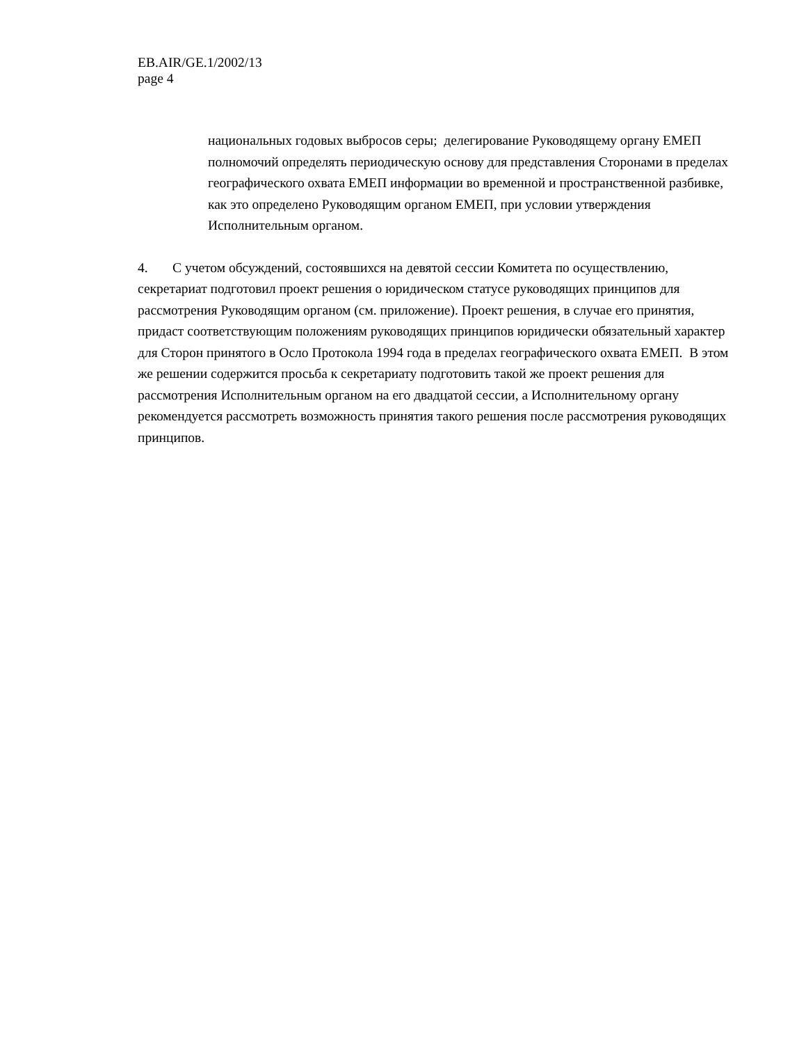EB.AIR/GE.1/2002/13
page 4
национальных годовых выбросов серы; делегирование Руководящему органу ЕМЕП полномочий определять периодическую основу для представления Сторонами в пределах географического охвата ЕМЕП информации во временной и пространственной разбивке, как это определено Руководящим органом ЕМЕП, при условии утверждения Исполнительным органом.
4. С учетом обсуждений, состоявшихся на девятой сессии Комитета по осуществлению, секретариат подготовил проект решения о юридическом статусе руководящих принципов для рассмотрения Руководящим органом (см. приложение). Проект решения, в случае его принятия, придаст соответствующим положениям руководящих принципов юридически обязательный характер для Сторон принятого в Осло Протокола 1994 года в пределах географического охвата ЕМЕП. В этом же решении содержится просьба к секретариату подготовить такой же проект решения для рассмотрения Исполнительным органом на его двадцатой сессии, а Исполнительному органу рекомендуется рассмотреть возможность принятия такого решения после рассмотрения руководящих принципов.